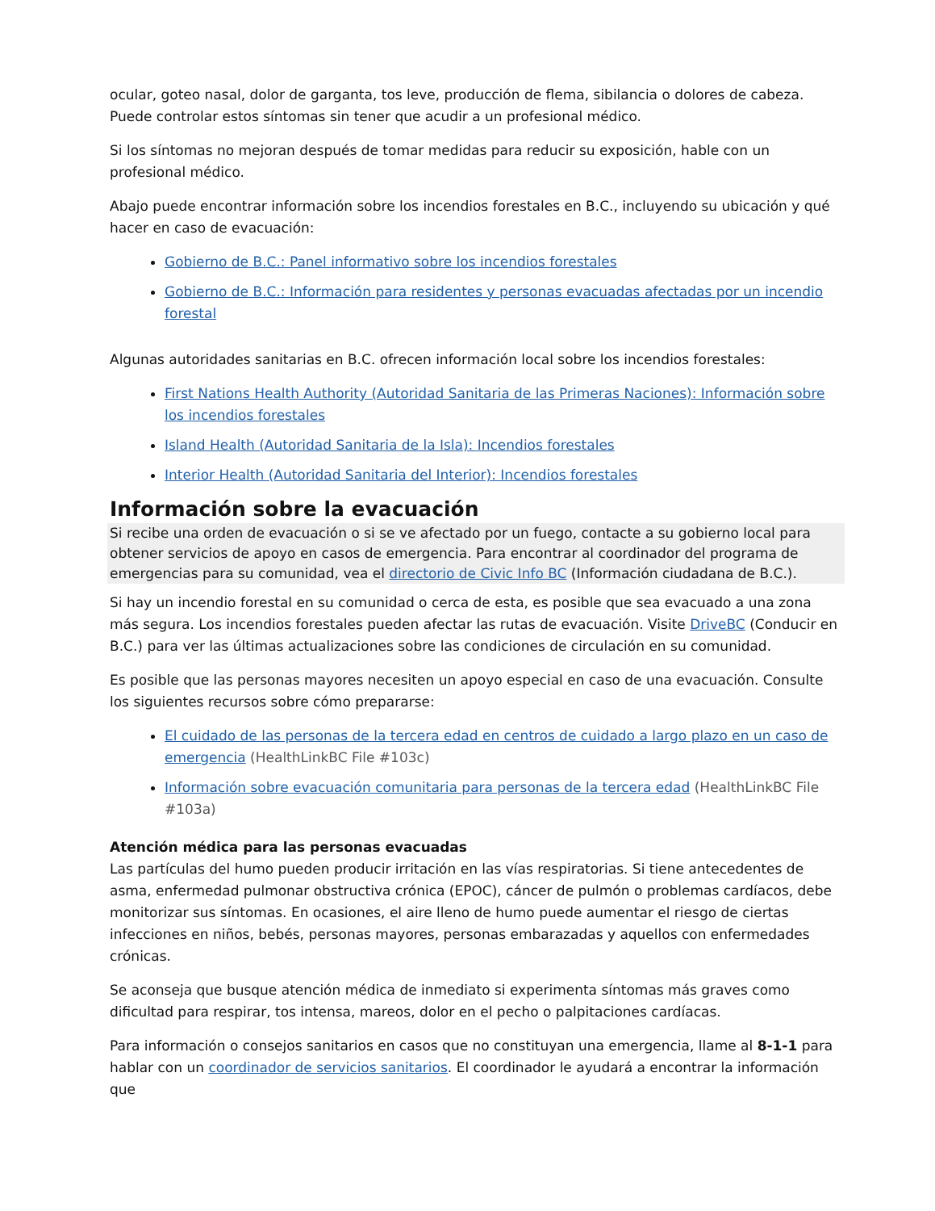ocular, goteo nasal, dolor de garganta, tos leve, producción de flema, sibilancia o dolores de cabeza. Puede controlar estos síntomas sin tener que acudir a un profesional médico.
Si los síntomas no mejoran después de tomar medidas para reducir su exposición, hable con un profesional médico.
Abajo puede encontrar información sobre los incendios forestales en B.C., incluyendo su ubicación y qué hacer en caso de evacuación:
Gobierno de B.C.: Panel informativo sobre los incendios forestales
Gobierno de B.C.: Información para residentes y personas evacuadas afectadas por un incendio forestal
Algunas autoridades sanitarias en B.C. ofrecen información local sobre los incendios forestales:
First Nations Health Authority (Autoridad Sanitaria de las Primeras Naciones): Información sobre los incendios forestales
Island Health (Autoridad Sanitaria de la Isla): Incendios forestales
Interior Health (Autoridad Sanitaria del Interior): Incendios forestales
Información sobre la evacuación
Si recibe una orden de evacuación o si se ve afectado por un fuego, contacte a su gobierno local para obtener servicios de apoyo en casos de emergencia. Para encontrar al coordinador del programa de emergencias para su comunidad, vea el directorio de Civic Info BC (Información ciudadana de B.C.).
Si hay un incendio forestal en su comunidad o cerca de esta, es posible que sea evacuado a una zona más segura. Los incendios forestales pueden afectar las rutas de evacuación. Visite DriveBC (Conducir en B.C.) para ver las últimas actualizaciones sobre las condiciones de circulación en su comunidad.
Es posible que las personas mayores necesiten un apoyo especial en caso de una evacuación. Consulte los siguientes recursos sobre cómo prepararse:
El cuidado de las personas de la tercera edad en centros de cuidado a largo plazo en un caso de emergencia (HealthLinkBC File #103c)
Información sobre evacuación comunitaria para personas de la tercera edad (HealthLinkBC File #103a)
Atención médica para las personas evacuadas
Las partículas del humo pueden producir irritación en las vías respiratorias. Si tiene antecedentes de asma, enfermedad pulmonar obstructiva crónica (EPOC), cáncer de pulmón o problemas cardíacos, debe monitorizar sus síntomas. En ocasiones, el aire lleno de humo puede aumentar el riesgo de ciertas infecciones en niños, bebés, personas mayores, personas embarazadas y aquellos con enfermedades crónicas.
Se aconseja que busque atención médica de inmediato si experimenta síntomas más graves como dificultad para respirar, tos intensa, mareos, dolor en el pecho o palpitaciones cardíacas.
Para información o consejos sanitarios en casos que no constituyan una emergencia, llame al 8-1-1 para hablar con un coordinador de servicios sanitarios. El coordinador le ayudará a encontrar la información que